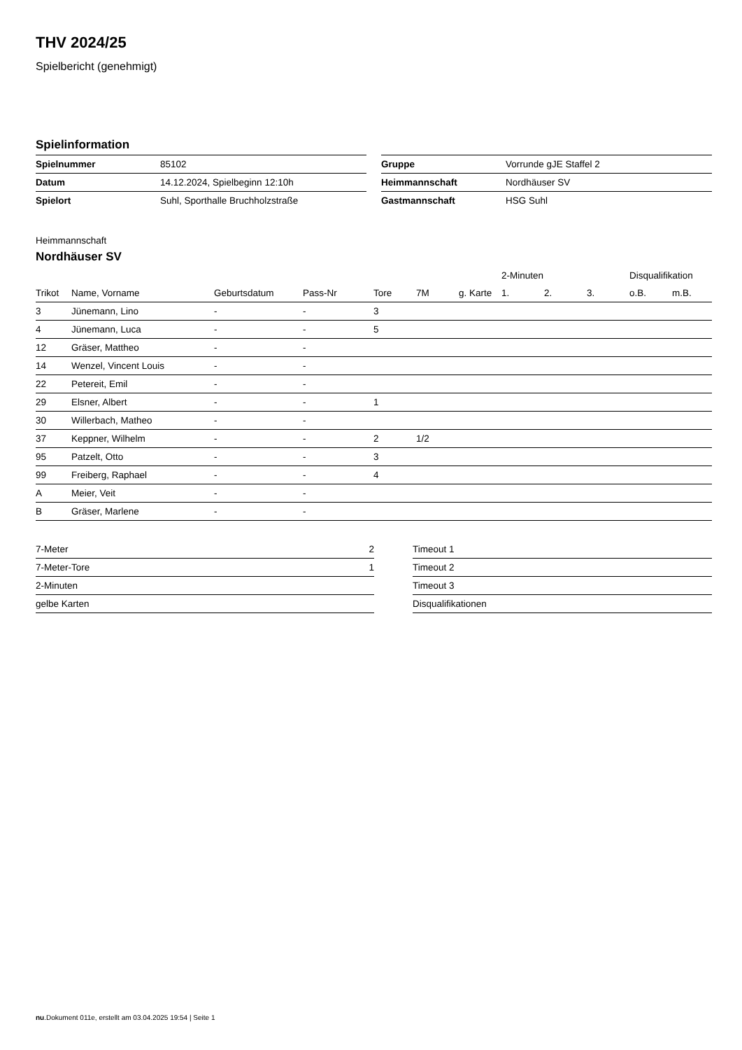THV 2024/25
Spielbericht (genehmigt)
Spielinformation
| Spielnummer | 85102 |
| Datum | 14.12.2024, Spielbeginn 12:10h |
| Spielort | Suhl, Sporthalle Bruchholzstraße |
| Gruppe | Vorrunde gJE Staffel 2 |
| Heimmannschaft | Nordhäuser SV |
| Gastmannschaft | HSG Suhl |
Heimmannschaft
Nordhäuser SV
| | | | | | | | 2-Minuten | | | Disqualifikation | |
| --- | --- | --- | --- | --- | --- | --- | --- | --- | --- | --- | --- |
| Trikot | Name, Vorname | Geburtsdatum | Pass-Nr | Tore | 7M | g. Karte | 1. | 2. | 3. | o.B. | m.B. |
| 3 | Jünemann, Lino | - | - | 3 | | | | | | | |
| 4 | Jünemann, Luca | - | - | 5 | | | | | | | |
| 12 | Gräser, Mattheo | - | - | | | | | | | | |
| 14 | Wenzel, Vincent Louis | - | - | | | | | | | | |
| 22 | Petereit, Emil | - | - | | | | | | | | |
| 29 | Elsner, Albert | - | - | 1 | | | | | | | |
| 30 | Willerbach, Matheo | - | - | | | | | | | | |
| 37 | Keppner, Wilhelm | - | - | 2 | 1/2 | | | | | | |
| 95 | Patzelt, Otto | - | - | 3 | | | | | | | |
| 99 | Freiberg, Raphael | - | - | 4 | | | | | | | |
| A | Meier, Veit | - | - | | | | | | | | |
| B | Gräser, Marlene | - | - | | | | | | | | |
| 7-Meter | 2 |
| 7-Meter-Tore | 1 |
| 2-Minuten | |
| gelbe Karten | |
| Timeout 1 |
| Timeout 2 |
| Timeout 3 |
| Disqualifikationen |
nu.Dokument 011e, erstellt am 03.04.2025 19:54 | Seite 1